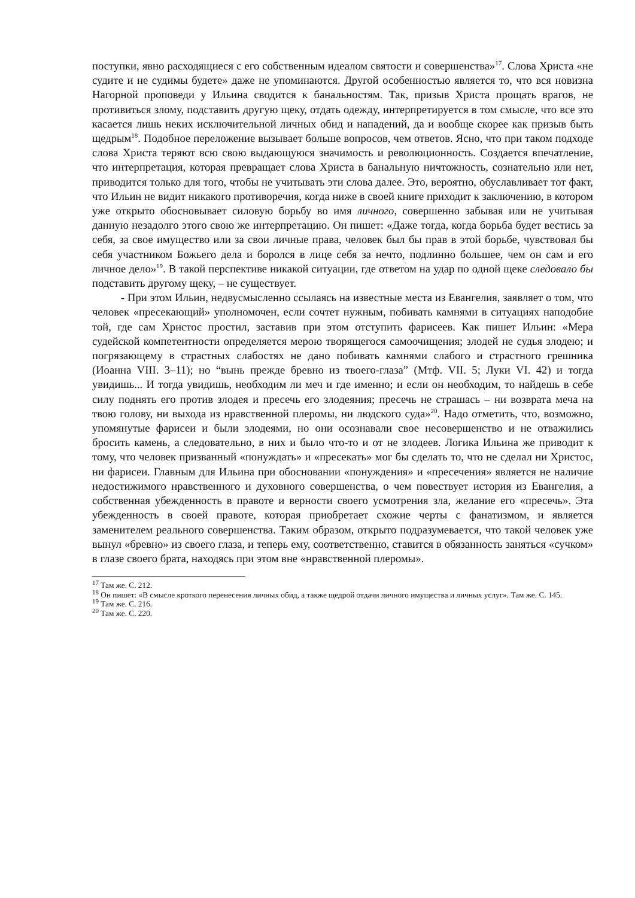поступки, явно расходящиеся с его собственным идеалом святости и совершенства»<sup>17</sup>. Слова Христа «не судите и не судимы будете» даже не упоминаются. Другой особенностью является то, что вся новизна Нагорной проповеди у Ильина сводится к банальностям. Так, призыв Христа прощать врагов, не противиться злому, подставить другую щеку, отдать одежду, интерпретируется в том смысле, что все это касается лишь неких исключительной личных обид и нападений, да и вообще скорее как призыв быть щедрым<sup>18</sup>. Подобное переложение вызывает больше вопросов, чем ответов. Ясно, что при таком подходе слова Христа теряют всю свою выдающуюся значимость и революционность. Создается впечатление, что интерпретация, которая превращает слова Христа в банальную ничтожность, сознательно или нет, приводится только для того, чтобы не учитывать эти слова далее. Это, вероятно, обуславливает тот факт, что Ильин не видит никакого противоречия, когда ниже в своей книге приходит к заключению, в котором уже открыто обосновывает силовую борьбу во имя личного, совершенно забывая или не учитывая данную незадолго этого свою же интерпретацию. Он пишет: «Даже тогда, когда борьба будет вестись за себя, за свое имущество или за свои личные права, человек был бы прав в этой борьбе, чувствовал бы себя участником Божьего дела и боролся в лице себя за нечто, подлинно большее, чем он сам и его личное дело»<sup>19</sup>. В такой перспективе никакой ситуации, где ответом на удар по одной щеке следовало бы подставить другому щеку, – не существует.
- При этом Ильин, недвусмысленно ссылаясь на известные места из Евангелия, заявляет о том, что человек «пресекающий» уполномочен, если сочтет нужным, побивать камнями в ситуациях наподобие той, где сам Христос простил, заставив при этом отступить фарисеев. Как пишет Ильин: «Мера судейской компетентности определяется мерою творящегося самоочищения; злодей не судья злодею; и погрязающему в страстных слабостях не дано побивать камнями слабого и страстного грешника (Иоанна VIII. 3–11); но “вынь прежде бревно из твоего-глаза” (Мтф. VII. 5; Луки VI. 42) и тогда увидишь... И тогда увидишь, необходим ли меч и где именно; и если он необходим, то найдешь в себе силу поднять его против злодея и пресечь его злодеяния; пресечь не страшась – ни возврата меча на твою голову, ни выхода из нравственной плеромы, ни людского суда»<sup>20</sup>. Надо отметить, что, возможно, упомянутые фарисеи и были злодеями, но они осознавали свое несовершенство и не отважились бросить камень, а следовательно, в них и было что-то и от не злодеев. Логика Ильина же приводит к тому, что человек призванный «понуждать» и «пресекать» мог бы сделать то, что не сделал ни Христос, ни фарисеи. Главным для Ильина при обосновании «понуждения» и «пресечения» является не наличие недостижимого нравственного и духовного совершенства, о чем повествует история из Евангелия, а собственная убежденность в правоте и верности своего усмотрения зла, желание его «пресечь». Эта убежденность в своей правоте, которая приобретает схожие черты с фанатизмом, и является заменителем реального совершенства. Таким образом, открыто подразумевается, что такой человек уже вынул «бревно» из своего глаза, и теперь ему, соответственно, ставится в обязанность заняться «сучком» в глазе своего брата, находясь при этом вне «нравственной плеромы».
<sup>17</sup> Там же. С. 212.
<sup>18</sup> Он пишет: «В смысле кроткого перенесения личных обид, а также щедрой отдачи личного имущества и личных услуг». Там же. С. 145.
<sup>19</sup> Там же. С. 216.
<sup>20</sup> Там же. С. 220.